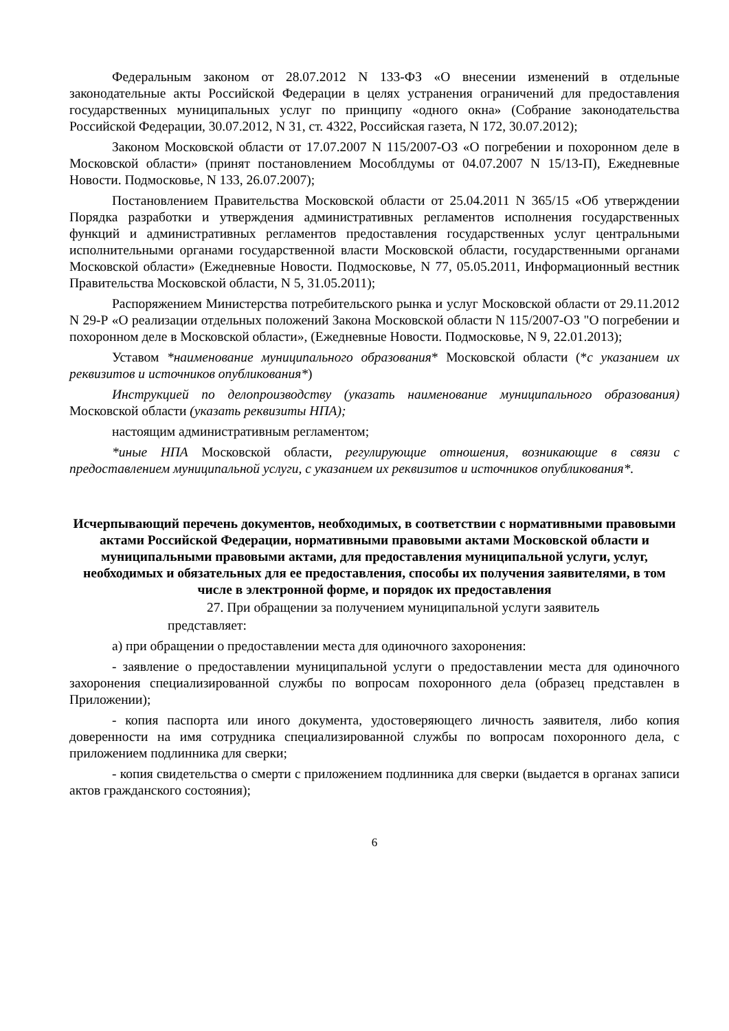Федеральным законом от 28.07.2012 N 133-ФЗ «О внесении изменений в отдельные законодательные акты Российской Федерации в целях устранения ограничений для предоставления государственных муниципальных услуг по принципу «одного окна» (Собрание законодательства Российской Федерации, 30.07.2012, N 31, ст. 4322, Российская газета, N 172, 30.07.2012);
Законом Московской области от 17.07.2007 N 115/2007-ОЗ «О погребении и похоронном деле в Московской области» (принят постановлением Мособлдумы от 04.07.2007 N 15/13-П), Ежедневные Новости. Подмосковье, N 133, 26.07.2007);
Постановлением Правительства Московской области от 25.04.2011 N 365/15 «Об утверждении Порядка разработки и утверждения административных регламентов исполнения государственных функций и административных регламентов предоставления государственных услуг центральными исполнительными органами государственной власти Московской области, государственными органами Московской области» (Ежедневные Новости. Подмосковье, N 77, 05.05.2011, Информационный вестник Правительства Московской области, N 5, 31.05.2011);
Распоряжением Министерства потребительского рынка и услуг Московской области от 29.11.2012 N 29-Р «О реализации отдельных положений Закона Московской области N 115/2007-ОЗ "О погребении и похоронном деле в Московской области», (Ежедневные Новости. Подмосковье, N 9, 22.01.2013);
Уставом *наименование муниципального образования* Московской области (*с указанием их реквизитов и источников опубликования*)
Инструкцией по делопроизводству (указать наименование муниципального образования) Московской области (указать реквизиты НПА);
настоящим административным регламентом;
*иные НПА Московской области, регулирующие отношения, возникающие в связи с предоставлением муниципальной услуги, с указанием их реквизитов и источников опубликования*.
Исчерпывающий перечень документов, необходимых, в соответствии с нормативными правовыми актами Российской Федерации, нормативными правовыми актами Московской области и муниципальными правовыми актами, для предоставления муниципальной услуги, услуг, необходимых и обязательных для ее предоставления, способы их получения заявителями, в том числе в электронной форме, и порядок их предоставления
27. При обращении за получением муниципальной услуги заявитель
представляет:
а) при обращении о предоставлении места для одиночного захоронения:
- заявление о предоставлении муниципальной услуги о предоставлении места для одиночного захоронения специализированной службы по вопросам похоронного дела (образец представлен в Приложении);
- копия паспорта или иного документа, удостоверяющего личность заявителя, либо копия доверенности на имя сотрудника специализированной службы по вопросам похоронного дела, с приложением подлинника для сверки;
- копия свидетельства о смерти с приложением подлинника для сверки (выдается в органах записи актов гражданского состояния);
6